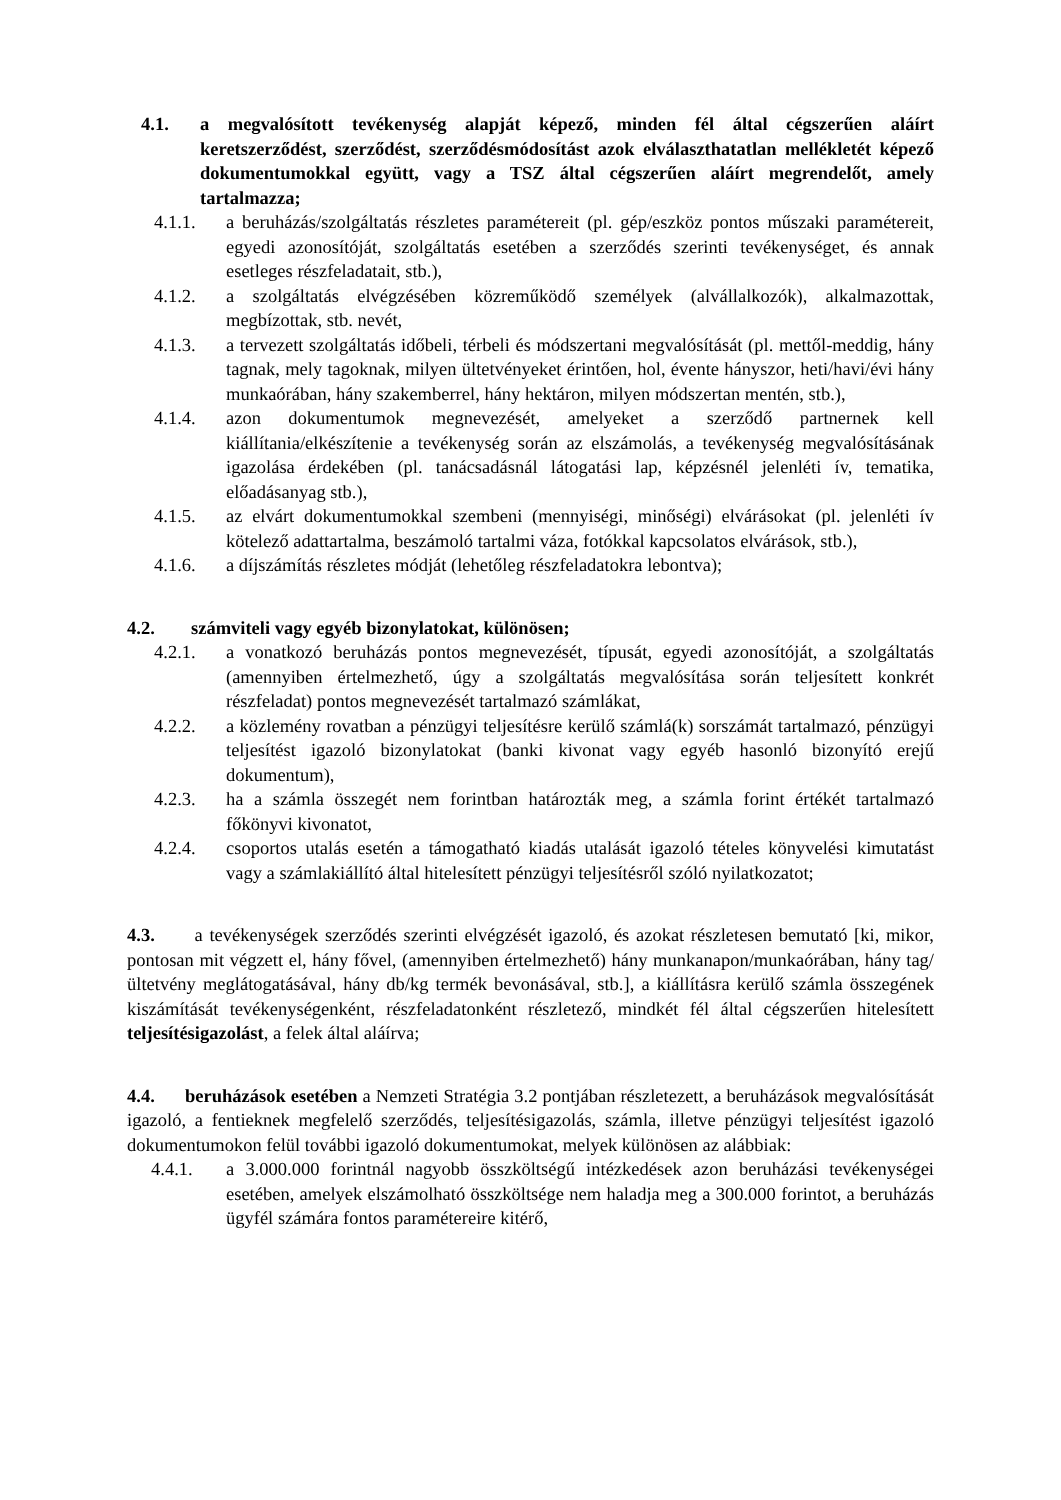4.1. a megvalósított tevékenység alapját képező, minden fél által cégszerűen aláírt keretszerződést, szerződést, szerződésmódosítást azok elválaszthatatlan mellékletét képező dokumentumokkal együtt, vagy a TSZ által cégszerűen aláírt megrendelőt, amely tartalmazza;
4.1.1. a beruházás/szolgáltatás részletes paramétereit (pl. gép/eszköz pontos műszaki paramétereit, egyedi azonosítóját, szolgáltatás esetében a szerződés szerinti tevékenységet, és annak esetleges részfeladatait, stb.),
4.1.2. a szolgáltatás elvégzésében közreműködő személyek (alvállalkozók), alkalmazottak, megbízottak, stb. nevét,
4.1.3. a tervezett szolgáltatás időbeli, térbeli és módszertani megvalósítását (pl. mettől-meddig, hány tagnak, mely tagoknak, milyen ültetvényeket érintően, hol, évente hányszor, heti/havi/évi hány munkaórában, hány szakemberrel, hány hektáron, milyen módszertan mentén, stb.),
4.1.4. azon dokumentumok megnevezését, amelyeket a szerződő partnernek kell kiállítania/elkészítenie a tevékenység során az elszámolás, a tevékenység megvalósításának igazolása érdekében (pl. tanácsadásnál látogatási lap, képzésnél jelenléti ív, tematika, előadásanyag stb.),
4.1.5. az elvárt dokumentumokkal szembeni (mennyiségi, minőségi) elvárásokat (pl. jelenléti ív kötelező adattartalma, beszámoló tartalmi váza, fotókkal kapcsolatos elvárások, stb.),
4.1.6. a díjszámítás részletes módját (lehetőleg részfeladatokra lebontva);
4.2. számviteli vagy egyéb bizonylatokat, különösen;
4.2.1. a vonatkozó beruházás pontos megnevezését, típusát, egyedi azonosítóját, a szolgáltatás (amennyiben értelmezhető, úgy a szolgáltatás megvalósítása során teljesített konkrét részfeladat) pontos megnevezését tartalmazó számlákat,
4.2.2. a közlemény rovatban a pénzügyi teljesítésre kerülő számlá(k) sorszámát tartalmazó, pénzügyi teljesítést igazoló bizonylatokat (banki kivonat vagy egyéb hasonló bizonyító erejű dokumentum),
4.2.3. ha a számla összegét nem forintban határozták meg, a számla forint értékét tartalmazó főkönyvi kivonatot,
4.2.4. csoportos utalás esetén a támogatható kiadás utalását igazoló tételes könyvelési kimutatást vagy a számlakiállító által hitelesített pénzügyi teljesítésről szóló nyilatkozatot;
4.3. a tevékenységek szerződés szerinti elvégzését igazoló, és azokat részletesen bemutató [ki, mikor, pontosan mit végzett el, hány fővel, (amennyiben értelmezhető) hány munkanapon/munkaórában, hány tag/ültetvény meglátogatásával, hány db/kg termék bevonásával, stb.], a kiállításra kerülő számla összegének kiszámítását tevékenységenként, részfeladatonként részletező, mindkét fél által cégszerűen hitelesített teljesítésigazolást, a felek által aláírva;
4.4. beruházások esetében a Nemzeti Stratégia 3.2 pontjában részletezett, a beruházások megvalósítását igazoló, a fentieknek megfelelő szerződés, teljesítésigazolás, számla, illetve pénzügyi teljesítést igazoló dokumentumokon felül további igazoló dokumentumokat, melyek különösen az alábbiak:
4.4.1. a 3.000.000 forintnál nagyobb összköltségű intézkedések azon beruházási tevékenységei esetében, amelyek elszámolható összköltsége nem haladja meg a 300.000 forintot, a beruházás ügyfél számára fontos paramétereire kitérő,